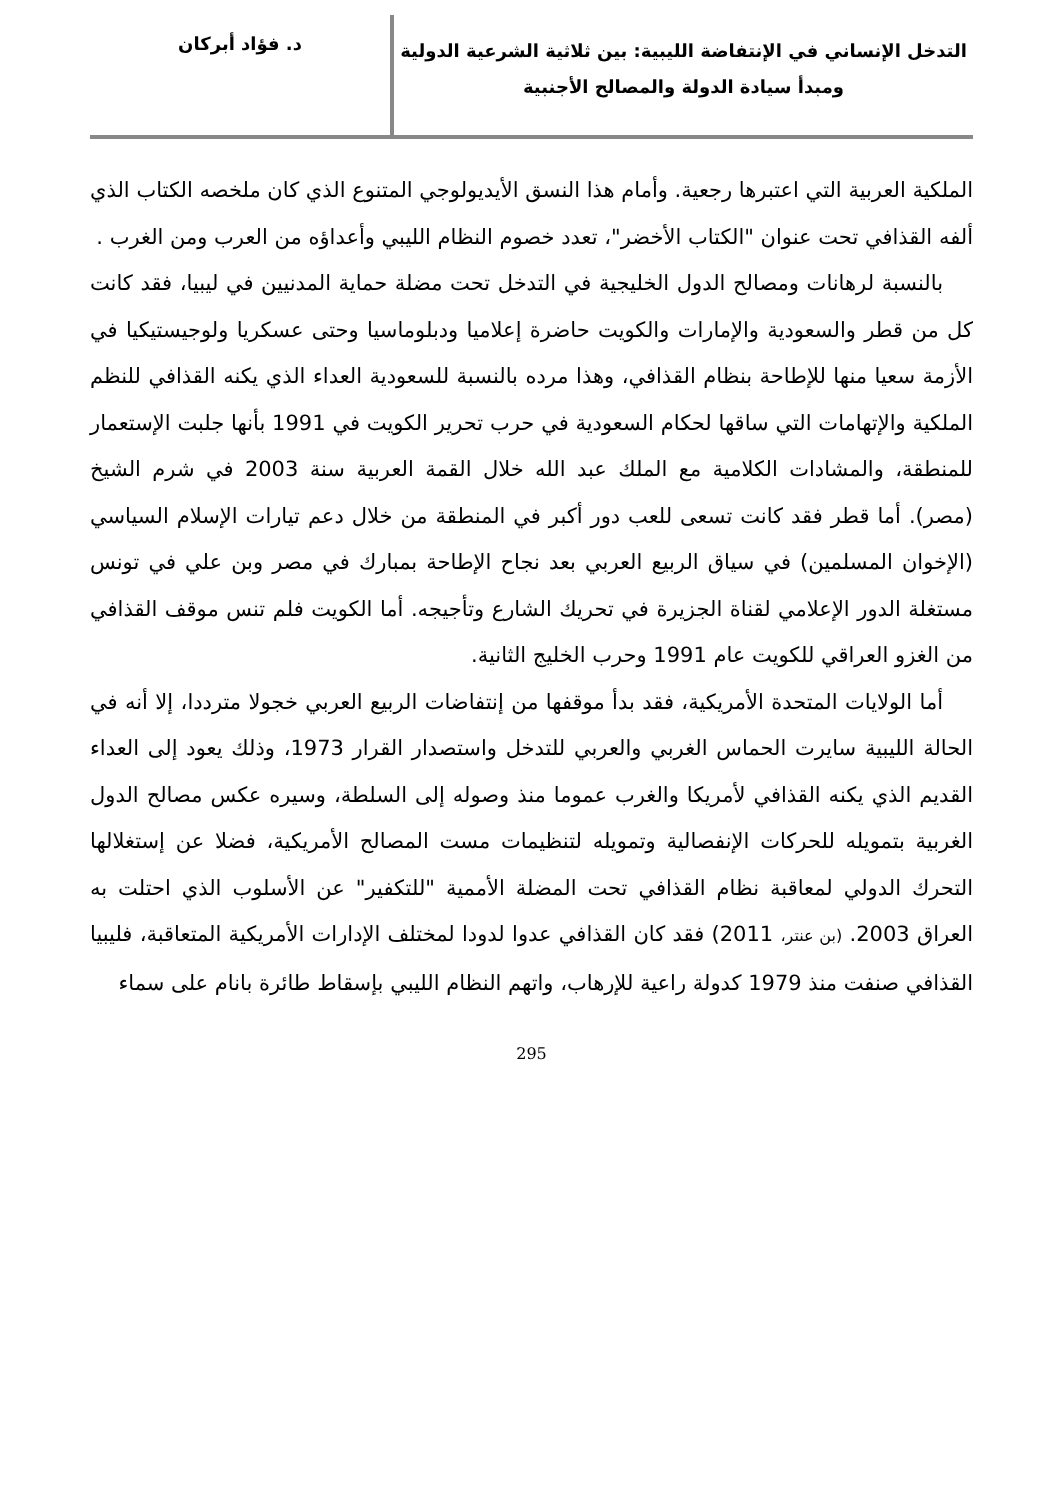التدخل الإنساني في الإنتفاضة الليبية: بين ثلاثية الشرعية الدولية
ومبدأ سيادة الدولة والمصالح الأجنبية
د. فؤاد أبركان
الملكية العربية التي اعتبرها رجعية. وأمام هذا النسق الأيديولوجي المتنوع الذي كان ملخصه الكتاب الذي ألفه القذافي تحت عنوان "الكتاب الأخضر"، تعدد خصوم النظام الليبي وأعداؤه من العرب ومن الغرب .
بالنسبة لرهانات ومصالح الدول الخليجية في التدخل تحت مضلة حماية المدنيين في ليبيا، فقد كانت كل من قطر والسعودية والإمارات والكويت حاضرة إعلاميا ودبلوماسيا وحتى عسكريا ولوجيستيكيا في الأزمة سعيا منها للإطاحة بنظام القذافي، وهذا مرده بالنسبة للسعودية العداء الذي يكنه القذافي للنظم الملكية والإتهامات التي ساقها لحكام السعودية في حرب تحرير الكويت في 1991 بأنها جلبت الإستعمار للمنطقة، والمشادات الكلامية مع الملك عبد الله خلال القمة العربية سنة 2003 في شرم الشيخ (مصر). أما قطر فقد كانت تسعى للعب دور أكبر في المنطقة من خلال دعم تيارات الإسلام السياسي (الإخوان المسلمين) في سياق الربيع العربي بعد نجاح الإطاحة بمبارك في مصر وبن علي في تونس مستغلة الدور الإعلامي لقناة الجزيرة في تحريك الشارع وتأجيجه. أما الكويت فلم تنس موقف القذافي من الغزو العراقي للكويت عام 1991 وحرب الخليج الثانية.
أما الولايات المتحدة الأمريكية، فقد بدأ موقفها من إنتفاضات الربيع العربي خجولا مترددا، إلا أنه في الحالة الليبية سايرت الحماس الغربي والعربي للتدخل واستصدار القرار 1973، وذلك يعود إلى العداء القديم الذي يكنه القذافي لأمريكا والغرب عموما منذ وصوله إلى السلطة، وسيره عكس مصالح الدول الغربية بتمويله للحركات الإنفصالية وتمويله لتنظيمات مست المصالح الأمريكية، فضلا عن إستغلالها التحرك الدولي لمعاقبة نظام القذافي تحت المضلة الأممية "للتكفير" عن الأسلوب الذي احتلت به العراق 2003. (بن عنتر، 2011) فقد كان القذافي عدوا لدودا لمختلف الإدارات الأمريكية المتعاقبة، فليبيا القذافي صنفت منذ 1979 كدولة راعية للإرهاب، واتهم النظام الليبي بإسقاط طائرة بانام على سماء
295